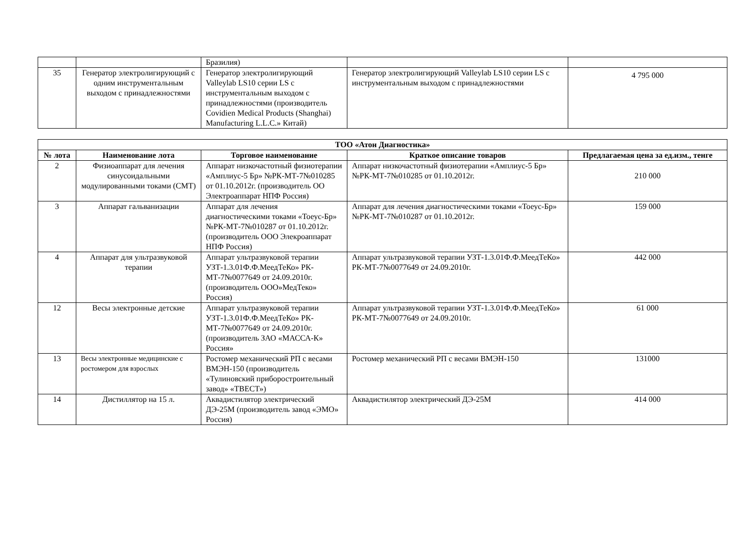| | | Бразилия) | | |
| 35 | Генератор электролигирующий с одним инструментальным выходом с принадлежностями | Генератор электролигирующий Valleylab LS10 серии LS с инструментальным выходом с принадлежностями (производитель Covidien Medical Products (Shanghai) Manufacturing L.L.C.» Китай) | Генератор электролигирующий Valleylab LS10 серии LS с инструментальным выходом с принадлежностями | 4 795 000 |
| ТОО «Атон Диагностика» | | | | |
| --- | --- | --- | --- | --- |
| № лота | Наименование лота | Торговое наименование | Краткое описание товаров | Предлагаемая цена за ед.изм., тенге |
| 2 | Физиоаппарат для лечения синусоидальными модулированными токами (СМТ) | Аппарат низкочастотный физиотерапии «Амплиус-5 Бр» №РК-МТ-7№010285 от 01.10.2012г. (производитель ОО Электроаппарат НПФ Россия) | Аппарат низкочастотный физиотерапии «Амплиус-5 Бр» №РК-МТ-7№010285 от 01.10.2012г. | 210 000 |
| 3 | Аппарат гальванизации | Аппарат для лечения диагностическими токами «Тоеус-Бр» №РК-МТ-7№010287 от 01.10.2012г. (производитель ООО Элекроаппарат НПФ Россия) | Аппарат для лечения диагностическими токами «Тоеус-Бр» №РК-МТ-7№010287 от 01.10.2012г. | 159 000 |
| 4 | Аппарат для ультразвуковой терапии | Аппарат ультразвуковой терапии УЗТ-1.3.01Ф.Ф.МеедТеКо» РК-МТ-7№0077649 от 24.09.2010г. (производитель ООО»МедТеко» Россия) | Аппарат ультразвуковой терапии УЗТ-1.3.01Ф.Ф.МеедТеКо» РК-МТ-7№0077649 от 24.09.2010г. | 442 000 |
| 12 | Весы электронные детские | Аппарат ультразвуковой терапии УЗТ-1.3.01Ф.Ф.МеедТеКо» РК-МТ-7№0077649 от 24.09.2010г. (производитель ЗАО «МАССА-К» Россия» | Аппарат ультразвуковой терапии УЗТ-1.3.01Ф.Ф.МеедТеКо» РК-МТ-7№0077649 от 24.09.2010г. | 61 000 |
| 13 | Весы электронные медицинские с ростомером для взрослых | Ростомер механический РП с весами ВМЭН-150 (производитель «Тулиновский приборостроительный завод» «ТВЕСТ») | Ростомер механический РП с весами ВМЭН-150 | 131000 |
| 14 | Дистиллятор на 15 л. | Аквадистилятор электрический ДЭ-25М (производитель завод «ЭМО» Россия) | Аквадистилятор электрический ДЭ-25М | 414 000 |